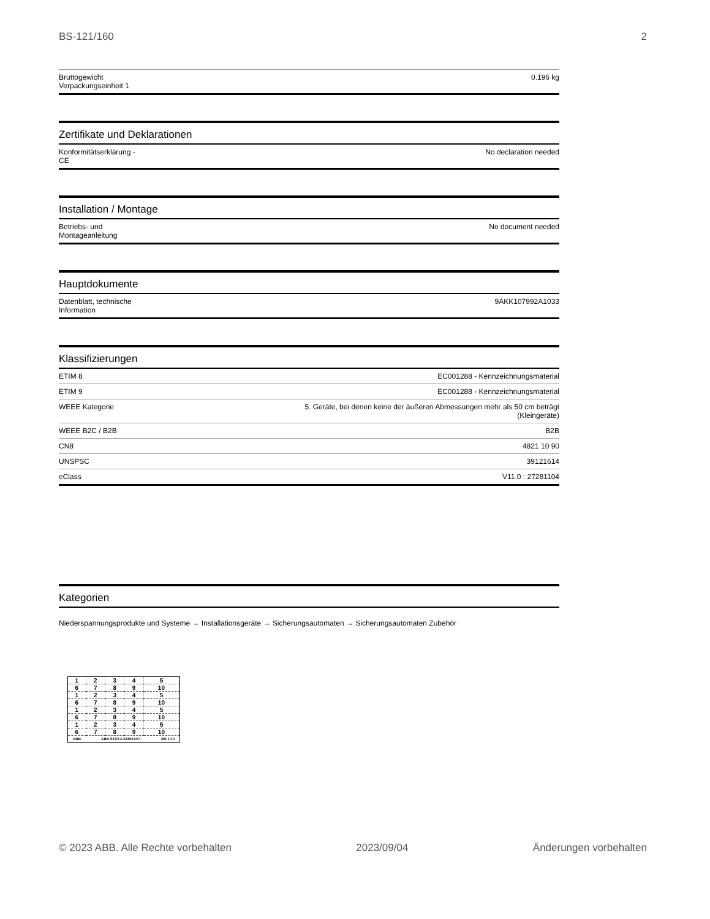BS-121/160 2
| Bruttogewicht Verpackungseinheit 1 | 0.196 kg |
Zertifikate und Deklarationen
| Konformitätserklärung - CE | No declaration needed |
Installation / Montage
| Betriebs- und Montageanleitung | No document needed |
Hauptdokumente
| Datenblatt, technische Information | 9AKK107992A1033 |
Klassifizierungen
| ETIM 8 | EC001288 - Kennzeichnungsmaterial |
| ETIM 9 | EC001288 - Kennzeichnungsmaterial |
| WEEE Kategorie | 5. Geräte, bei denen keine der äußeren Abmessungen mehr als 50 cm beträgt (Kleingeräte) |
| WEEE B2C / B2B | B2B |
| CN8 | 4821 10 90 |
| UNSPSC | 39121614 |
| eClass | V11.0 : 27281104 |
Kategorien
Niederspannungsprodukte und Systeme → Installationsgeräte → Sicherungsautomaten → Sicherungsautomaten Zubehör
| 1 | 2 | 3 | 4 | 5 |
| 6 | 7 | 8 | 9 | 10 |
| 1 | 2 | 3 | 4 | 5 |
| 6 | 7 | 8 | 9 | 10 |
| 1 | 2 | 3 | 4 | 5 |
| 6 | 7 | 8 | 9 | 10 |
| 1 | 2 | 3 | 4 | 5 |
| 6 | 7 | 8 | 9 | 10 |
ABB ABB STOTZ-KONTAKT BS 1/10
© 2023 ABB. Alle Rechte vorbehalten 2023/09/04 Änderungen vorbehalten